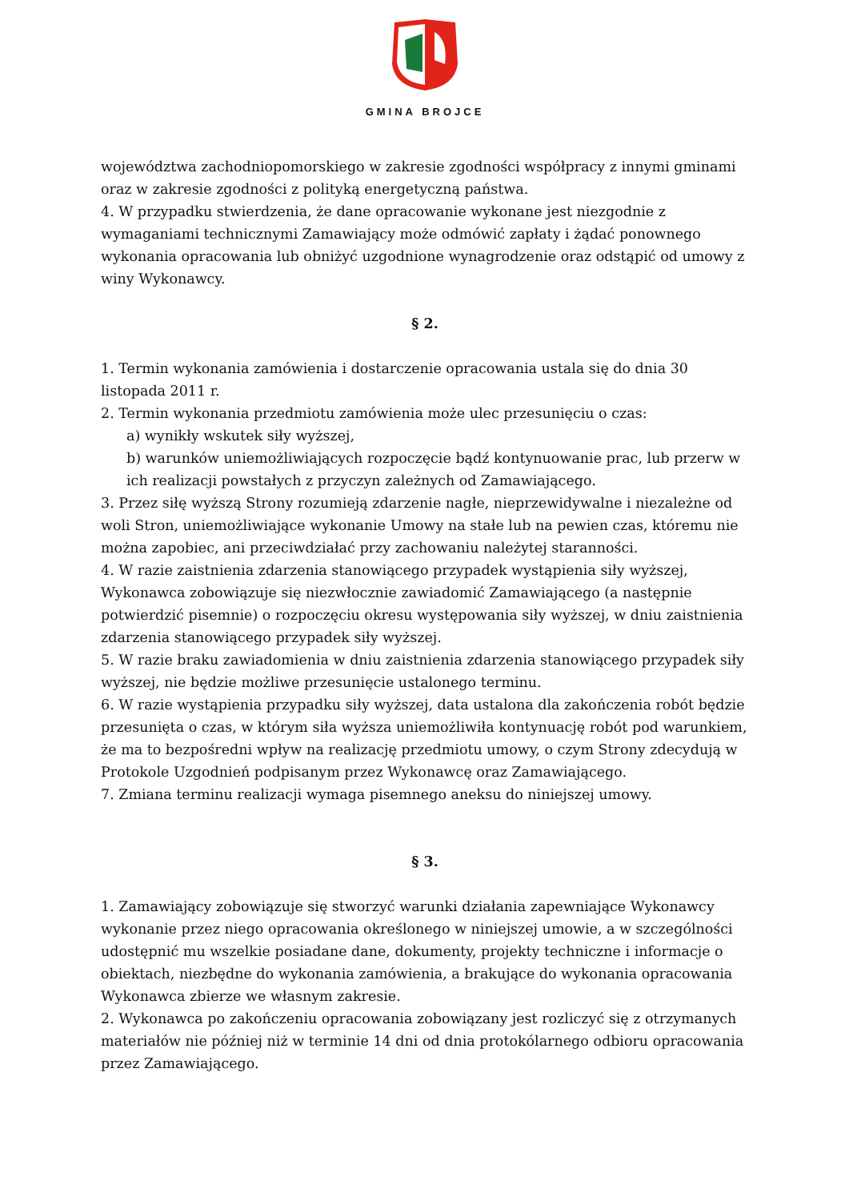GMINA BROJCE
województwa zachodniopomorskiego w zakresie zgodności współpracy z innymi gminami oraz w zakresie zgodności z polityką energetyczną państwa.
4. W przypadku stwierdzenia, że dane opracowanie wykonane jest niezgodnie z wymaganiami technicznymi Zamawiający może odmówić zapłaty i żądać ponownego wykonania opracowania lub obniżyć uzgodnione wynagrodzenie oraz odstąpić od umowy z winy Wykonawcy.
§ 2.
1. Termin wykonania zamówienia i dostarczenie opracowania ustala się do dnia 30 listopada 2011 r.
2. Termin wykonania przedmiotu zamówienia może ulec przesunięciu o czas:
a) wynikły wskutek siły wyższej,
b) warunków uniemożliwiających rozpoczęcie bądź kontynuowanie prac, lub przerw w ich realizacji powstałych z przyczyn zależnych od Zamawiającego.
3. Przez siłę wyższą Strony rozumieją zdarzenie nagłe, nieprzewidywalne i niezależne od woli Stron, uniemożliwiające wykonanie Umowy na stałe lub na pewien czas, któremu nie można zapobiec, ani przeciwdziałać przy zachowaniu należytej staranności.
4. W razie zaistnienia zdarzenia stanowiącego przypadek wystąpienia siły wyższej, Wykonawca zobowiązuje się niezwłocznie zawiadomić Zamawiającego (a następnie potwierdzić pisemnie) o rozpoczęciu okresu występowania siły wyższej, w dniu zaistnienia zdarzenia stanowiącego przypadek siły wyższej.
5. W razie braku zawiadomienia w dniu zaistnienia zdarzenia stanowiącego przypadek siły wyższej, nie będzie możliwe przesunięcie ustalonego terminu.
6. W razie wystąpienia przypadku siły wyższej, data ustalona dla zakończenia robót będzie przesunięta o czas, w którym siła wyższa uniemożliwiła kontynuację robót pod warunkiem, że ma to bezpośredni wpływ na realizację przedmiotu umowy, o czym Strony zdecydują w Protokole Uzgodnień podpisanym przez Wykonawcę oraz Zamawiającego.
7. Zmiana terminu realizacji wymaga pisemnego aneksu do niniejszej umowy.
§ 3.
1. Zamawiający zobowiązuje się stworzyć warunki działania zapewniające Wykonawcy wykonanie przez niego opracowania określonego w niniejszej umowie, a w szczególności udostępnić mu wszelkie posiadane dane, dokumenty, projekty techniczne i informacje o obiektach, niezbędne do wykonania zamówienia, a brakujące do wykonania opracowania Wykonawca zbierze we własnym zakresie.
2. Wykonawca po zakończeniu opracowania zobowiązany jest rozliczyć się z otrzymanych materiałów nie później niż w terminie 14 dni od dnia protokólarnego odbioru opracowania przez Zamawiającego.